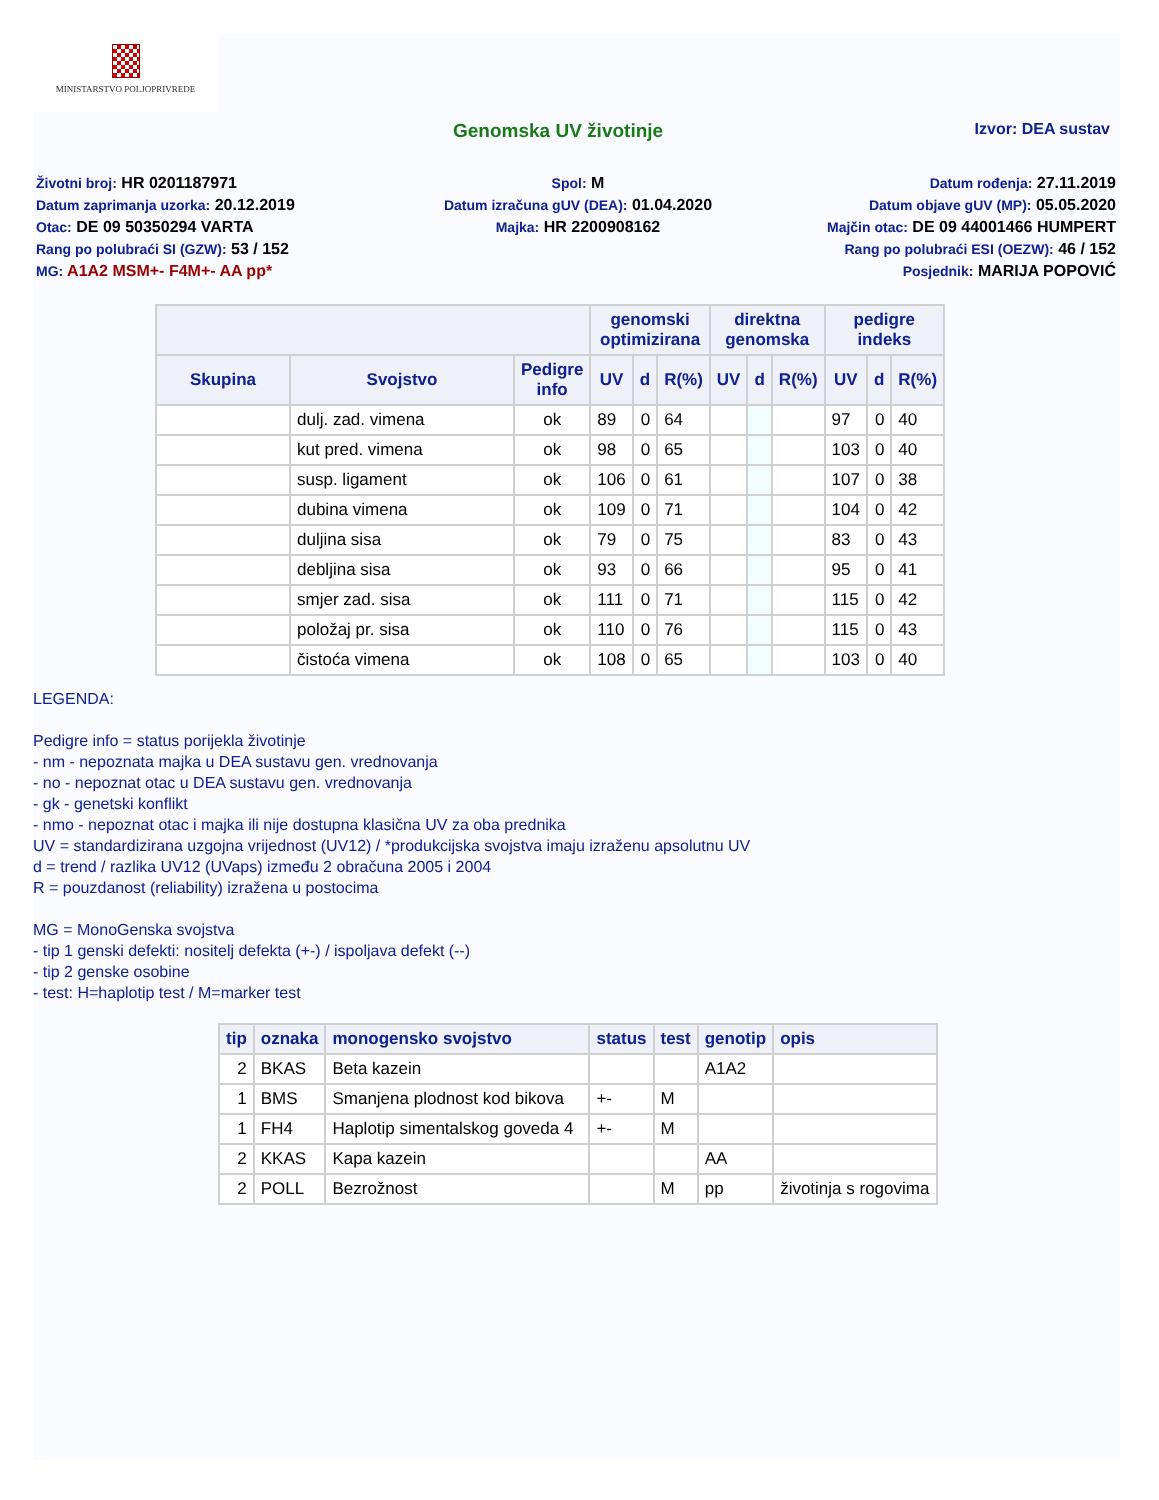MINISTARSTVO POLJOPRIVREDE
Genomska UV životinje
Izvor: DEA sustav
Životni broj: HR 0201187971
Spol: M
Datum rođenja: 27.11.2019
Datum zaprimanja uzorka: 20.12.2019
Datum izračuna gUV (DEA): 01.04.2020
Datum objave gUV (MP): 05.05.2020
Otac: DE 09 50350294 VARTA
Majka: HR 2200908162
Majčin otac: DE 09 44001466 HUMPERT
Rang po polubraći SI (GZW): 53 / 152
Rang po polubraći ESI (OEZW): 46 / 152
MG: A1A2 MSM+- F4M+- AA pp*
Posjednik: MARIJA POPOVIĆ
| | | | genomski optimizirana | | | direktna genomska | | | pedigre indeks | | |
| --- | --- | --- | --- | --- | --- | --- | --- | --- | --- | --- | --- |
| Skupina | Svojstvo | Pedigre info | UV | d | R(%) | UV | d | R(%) | UV | d | R(%) |
| | dulj. zad. vimena | ok | 89 | 0 | 64 | | | | 97 | 0 | 40 |
| | kut pred. vimena | ok | 98 | 0 | 65 | | | | 103 | 0 | 40 |
| | susp. ligament | ok | 106 | 0 | 61 | | | | 107 | 0 | 38 |
| | dubina vimena | ok | 109 | 0 | 71 | | | | 104 | 0 | 42 |
| | duljina sisa | ok | 79 | 0 | 75 | | | | 83 | 0 | 43 |
| | debljina sisa | ok | 93 | 0 | 66 | | | | 95 | 0 | 41 |
| | smjer zad. sisa | ok | 111 | 0 | 71 | | | | 115 | 0 | 42 |
| | položaj pr. sisa | ok | 110 | 0 | 76 | | | | 115 | 0 | 43 |
| | čistoća vimena | ok | 108 | 0 | 65 | | | | 103 | 0 | 40 |
LEGENDA:
Pedigre info = status porijekla životinje
- nm - nepoznata majka u DEA sustavu gen. vrednovanja
- no - nepoznat otac u DEA sustavu gen. vrednovanja
- gk - genetski konflikt
- nmo - nepoznat otac i majka ili nije dostupna klasična UV za oba prednika
UV = standardizirana uzgojna vrijednost (UV12) / *produkcijska svojstva imaju izraženu apsolutnu UV
d = trend / razlika UV12 (UVaps) između 2 obračuna 2005 i 2004
R = pouzdanost (reliability) izražena u postocima
MG = MonoGenska svojstva
- tip 1 genski defekti: nositelj defekta (+-) / ispoljava defekt (--)
- tip 2 genske osobine
- test: H=haplotip test / M=marker test
| tip | oznaka | monogensko svojstvo | status | test | genotip | opis |
| --- | --- | --- | --- | --- | --- | --- |
| 2 | BKAS | Beta kazein | | | A1A2 | |
| 1 | BMS | Smanjena plodnost kod bikova | +- | M | | |
| 1 | FH4 | Haplotip simentalskog goveda 4 | +- | M | | |
| 2 | KKAS | Kapa kazein | | | AA | |
| 2 | POLL | Bezrožnost | | M | pp | životinja s rogovima |